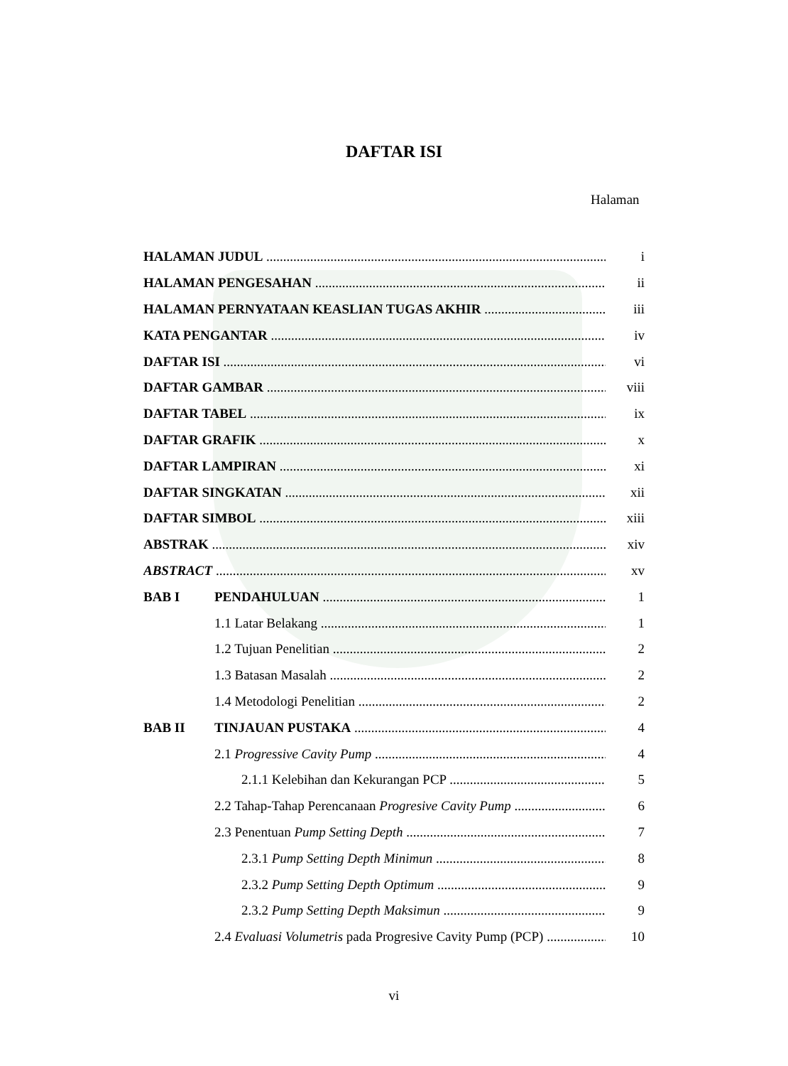DAFTAR ISI
Halaman
HALAMAN JUDUL i
HALAMAN PENGESAHAN ii
HALAMAN PERNYATAAN KEASLIAN TUGAS AKHIR iii
KATA PENGANTAR iv
DAFTAR ISI vi
DAFTAR GAMBAR viii
DAFTAR TABEL ix
DAFTAR GRAFIK x
DAFTAR LAMPIRAN xi
DAFTAR SINGKATAN xii
DAFTAR SIMBOL xiii
ABSTRAK xiv
ABSTRACT xv
BAB I PENDAHULUAN 1
1.1 Latar Belakang 1
1.2 Tujuan Penelitian 2
1.3 Batasan Masalah 2
1.4 Metodologi Penelitian 2
BAB II TINJAUAN PUSTAKA 4
2.1 Progressive Cavity Pump 4
2.1.1 Kelebihan dan Kekurangan PCP 5
2.2 Tahap-Tahap Perencanaan Progresive Cavity Pump 6
2.3 Penentuan Pump Setting Depth 7
2.3.1 Pump Setting Depth Minimun 8
2.3.2 Pump Setting Depth Optimum 9
2.3.2 Pump Setting Depth Maksimun 9
2.4 Evaluasi Volumetris pada Progresive Cavity Pump (PCP) 10
vi